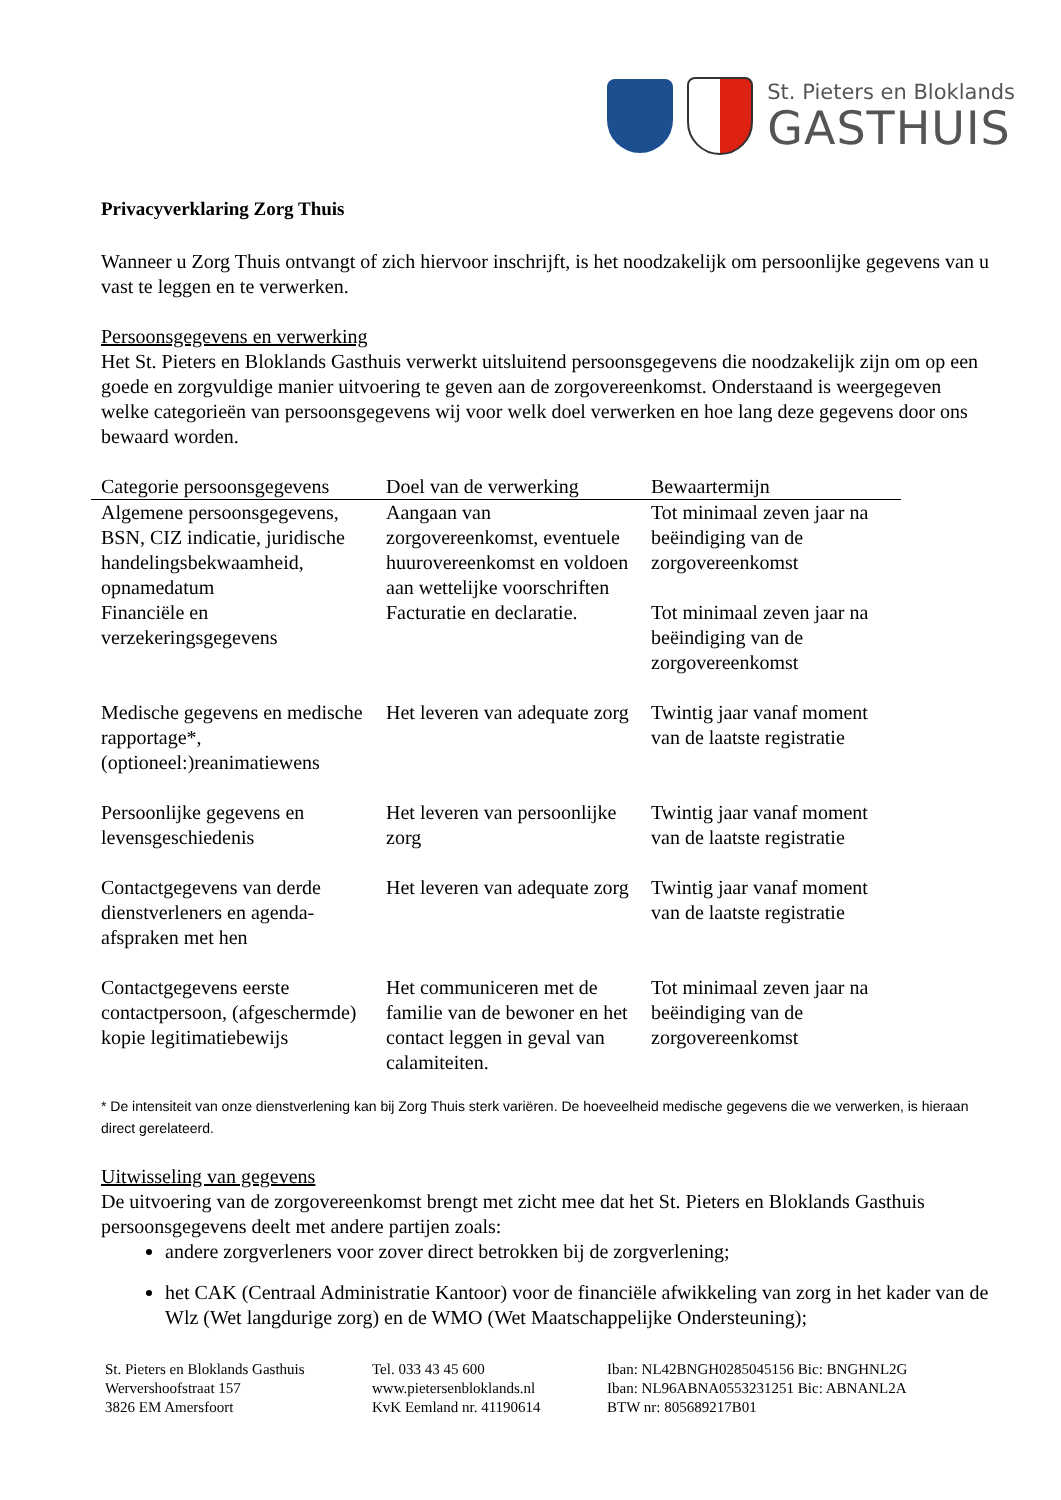St. Pieters en Bloklands
GASTHUIS
Privacyverklaring Zorg Thuis
Wanneer u Zorg Thuis ontvangt of zich hiervoor inschrijft, is het noodzakelijk om persoonlijke gegevens van u vast te leggen en te verwerken.
Persoonsgegevens en verwerking
Het St. Pieters en Bloklands Gasthuis verwerkt uitsluitend persoonsgegevens die noodzakelijk zijn om op een goede en zorgvuldige manier uitvoering te geven aan de zorgovereenkomst. Onderstaand is weergegeven welke categorieën van persoonsgegevens wij voor welk doel verwerken en hoe lang deze gegevens door ons bewaard worden.
| Categorie persoonsgegevens | Doel van de verwerking | Bewaartermijn |
| --- | --- | --- |
| Algemene persoonsgegevens, BSN, CIZ indicatie, juridische handelingsbekwaamheid, opnamedatum | Aangaan van zorgovereenkomst, eventuele huurovereenkomst en voldoen aan wettelijke voorschriften | Tot minimaal zeven jaar na beëindiging van de zorgovereenkomst |
| Financiële en verzekeringsgegevens | Facturatie en declaratie. | Tot minimaal zeven jaar na beëindiging van de zorgovereenkomst |
| Medische gegevens en medische rapportage*, (optioneel:)reanimatiewens | Het leveren van adequate zorg | Twintig jaar vanaf moment van de laatste registratie |
| Persoonlijke gegevens en levensgeschiedenis | Het leveren van persoonlijke zorg | Twintig jaar vanaf moment van de laatste registratie |
| Contactgegevens van derde dienstverleners en agenda-afspraken met hen | Het leveren van adequate zorg | Twintig jaar vanaf moment van de laatste registratie |
| Contactgegevens eerste contactpersoon, (afgeschermde) kopie legitimatiebewijs | Het communiceren met de familie van de bewoner en het contact leggen in geval van calamiteiten. | Tot minimaal zeven jaar na beëindiging van de zorgovereenkomst |
* De intensiteit van onze dienstverlening kan bij Zorg Thuis sterk variëren. De hoeveelheid medische gegevens die we verwerken, is hieraan direct gerelateerd.
Uitwisseling van gegevens
De uitvoering van de zorgovereenkomst brengt met zicht mee dat het St. Pieters en Bloklands Gasthuis persoonsgegevens deelt met andere partijen zoals:
andere zorgverleners voor zover direct betrokken bij de zorgverlening;
het CAK (Centraal Administratie Kantoor) voor de financiële afwikkeling van zorg in het kader van de Wlz (Wet langdurige zorg) en de WMO (Wet Maatschappelijke Ondersteuning);
St. Pieters en Bloklands Gasthuis
Wervershoofstraat 157
3826 EM Amersfoort
Tel. 033 43 45 600
www.pietersenbloklands.nl
KvK Eemland nr. 41190614
Iban: NL42BNGH0285045156 Bic: BNGHNL2G
Iban: NL96ABNA0553231251 Bic: ABNANL2A
BTW nr: 805689217B01